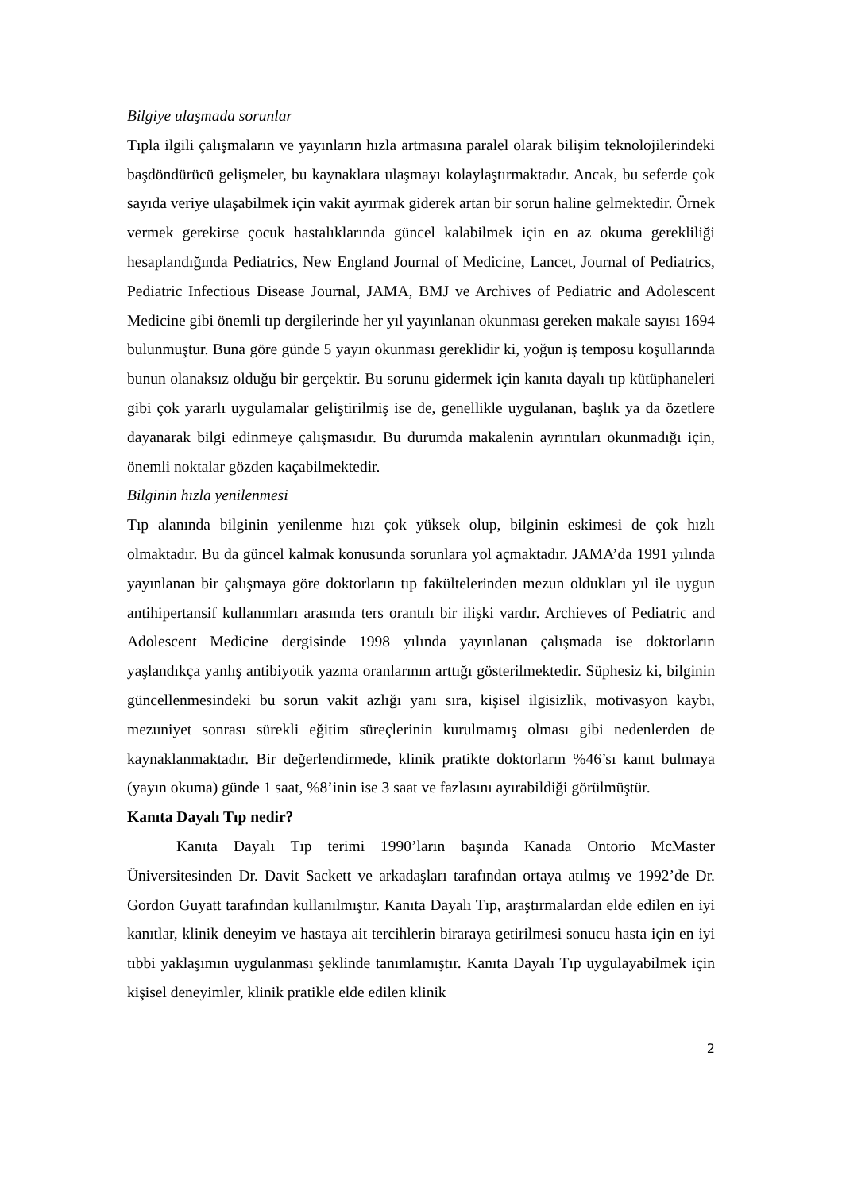Bilgiye ulaşmada sorunlar
Tıpla ilgili çalışmaların ve yayınların hızla artmasına paralel olarak bilişim teknolojilerindeki başdöndürücü gelişmeler, bu kaynaklara ulaşmayı kolaylaştırmaktadır. Ancak, bu seferde çok sayıda veriye ulaşabilmek için vakit ayırmak giderek artan bir sorun haline gelmektedir. Örnek vermek gerekirse çocuk hastalıklarında güncel kalabilmek için en az okuma gerekliliği hesaplandığında Pediatrics, New England Journal of Medicine, Lancet, Journal of Pediatrics, Pediatric Infectious Disease Journal, JAMA, BMJ ve Archives of Pediatric and Adolescent Medicine gibi önemli tıp dergilerinde her yıl yayınlanan okunması gereken makale sayısı 1694 bulunmuştur. Buna göre günde 5 yayın okunması gereklidir ki, yoğun iş temposu koşullarında bunun olanaksız olduğu bir gerçektir. Bu sorunu gidermek için kanıta dayalı tıp kütüphaneleri gibi çok yararlı uygulamalar geliştirilmiş ise de, genellikle uygulanan, başlık ya da özetlere dayanarak bilgi edinmeye çalışmasıdır. Bu durumda makalenin ayrıntıları okunmadığı için, önemli noktalar gözden kaçabilmektedir.
Bilginin hızla yenilenmesi
Tıp alanında bilginin yenilenme hızı çok yüksek olup, bilginin eskimesi de çok hızlı olmaktadır. Bu da güncel kalmak konusunda sorunlara yol açmaktadır. JAMA’da 1991 yılında yayınlanan bir çalışmaya göre doktorların tıp fakültelerinden mezun oldukları yıl ile uygun antihipertansif kullanımları arasında ters orantılı bir ilişki vardır. Archieves of Pediatric and Adolescent Medicine dergisinde 1998 yılında yayınlanan çalışmada ise doktorların yaşlandıkça yanlış antibiyotik yazma oranlarının arttığı gösterilmektedir. Süphesiz ki, bilginin güncellenmesindeki bu sorun vakit azlığı yanı sıra, kişisel ilgisizlik, motivasyon kaybı, mezuniyet sonrası sürekli eğitim süreçlerinin kurulmamış olması gibi nedenlerden de kaynaklanmaktadır. Bir değerlendirmede, klinik pratikte doktorların %46’sı kanıt bulmaya (yayın okuma) günde 1 saat, %8’inin ise 3 saat ve fazlasını ayırabildiği görülmüştür.
Kanıta Dayalı Tıp nedir?
Kanıta Dayalı Tıp terimi 1990’ların başında Kanada Ontorio McMaster Üniversitesinden Dr. Davit Sackett ve arkadaşları tarafından ortaya atılmış ve 1992’de Dr. Gordon Guyatt tarafından kullanılmıştır. Kanıta Dayalı Tıp, araştırmalardan elde edilen en iyi kanıtlar, klinik deneyim ve hastaya ait tercihlerin biraraya getirilmesi sonucu hasta için en iyi tıbbi yaklaşımın uygulanması şeklinde tanımlamıştır. Kanıta Dayalı Tıp uygulayabilmek için kişisel deneyimler, klinik pratikle elde edilen klinik
2